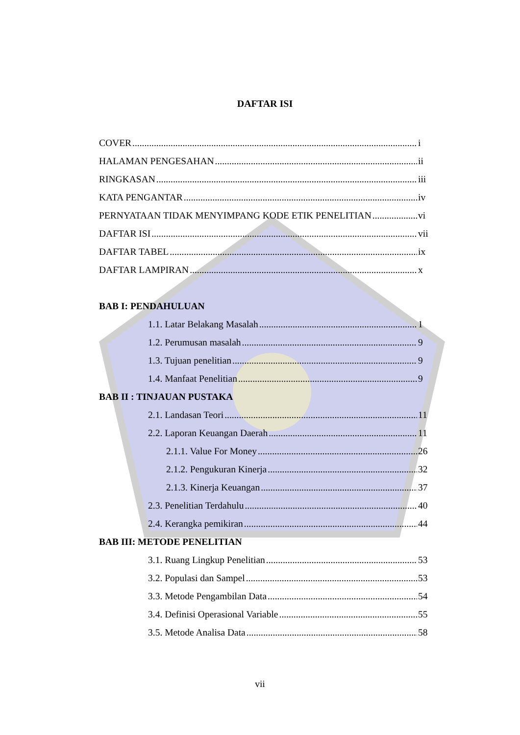DAFTAR ISI
COVER i
HALAMAN PENGESAHAN ii
RINGKASAN iii
KATA PENGANTAR iv
PERNYATAAN TIDAK MENYIMPANG KODE ETIK PENELITIAN vi
DAFTAR ISI vii
DAFTAR TABEL ix
DAFTAR LAMPIRAN x
BAB I: PENDAHULUAN
1.1. Latar Belakang Masalah 1
1.2. Perumusan masalah 9
1.3. Tujuan penelitian 9
1.4. Manfaat Penelitian 9
BAB II : TINJAUAN PUSTAKA
2.1. Landasan Teori 11
2.2. Laporan Keuangan Daerah 11
2.1.1. Value For Money 26
2.1.2. Pengukuran Kinerja 32
2.1.3. Kinerja Keuangan 37
2.3. Penelitian Terdahulu 40
2.4. Kerangka pemikiran 44
BAB III: METODE PENELITIAN
3.1. Ruang Lingkup Penelitian 53
3.2. Populasi dan Sampel 53
3.3. Metode Pengambilan Data 54
3.4. Definisi Operasional Variable 55
3.5. Metode Analisa Data 58
vii